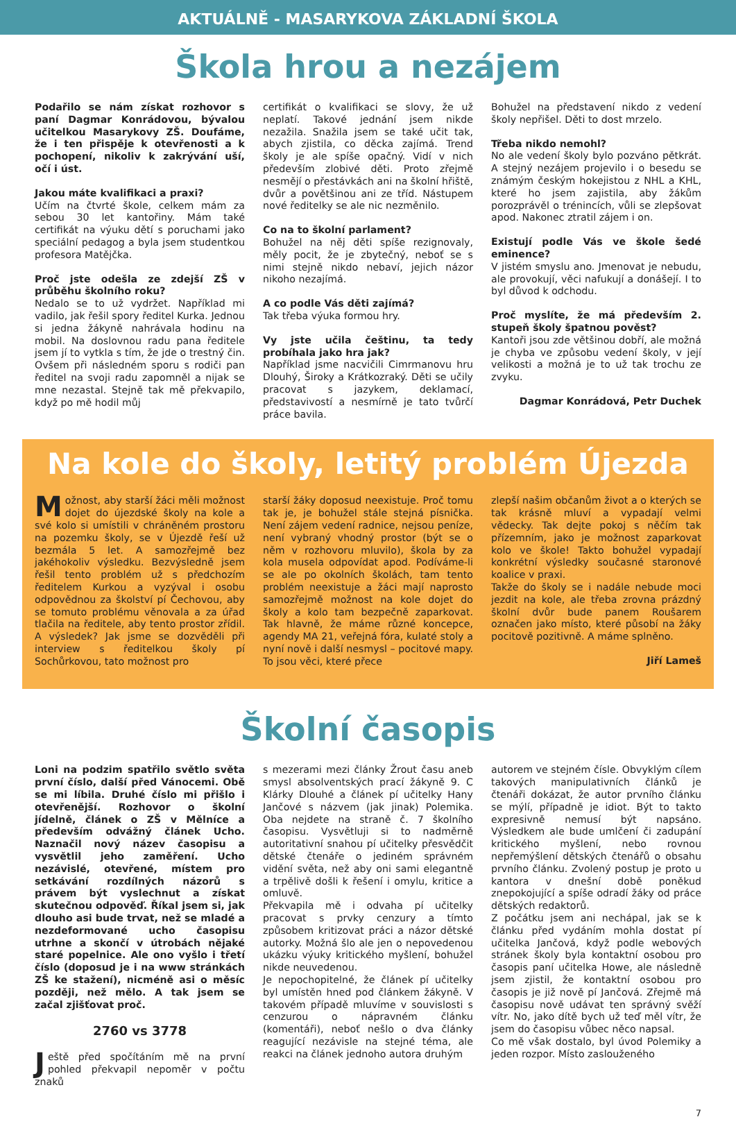AKTUÁLNĚ - MASARYKOVA ZÁKLADNÍ ŠKOLA
Škola hrou a nezájem
Podařilo se nám získat rozhovor s paní Dagmar Konrádovou, bývalou učitelkou Masarykovy ZŠ. Doufáme, že i ten přispěje k otevřenosti a k pochopení, nikoliv k zakrývání uší, očí i úst.
Jakou máte kvalifikaci a praxi?
Učím na čtvrté škole, celkem mám za sebou 30 let kantořiny. Mám také certifikát na výuku dětí s poruchami jako speciální pedagog a byla jsem studentkou profesora Matějčka.
Proč jste odešla ze zdejší ZŠ v průběhu školního roku?
Nedalo se to už vydržet. Například mi vadilo, jak řešil spory ředitel Kurka. Jednou si jedna žákyně nahrávala hodinu na mobil. Na doslovnou radu pana ředitele jsem jí to vytkla s tím, že jde o trestný čin. Ovšem při následném sporu s rodiči pan ředitel na svoji radu zapomněl a nijak se mne nezastal. Stejně tak mě překvapilo, když po mě hodil můj
certifikát o kvalifikaci se slovy, že už neplatí. Takové jednání jsem nikde nezažila. Snažila jsem se také učit tak, abych zjistila, co děcka zajímá. Trend školy je ale spíše opačný. Vidí v nich především zlobivé děti. Proto zřejmě nesmějí o přestávkách ani na školní hřiště, dvůr a povětšinou ani ze tříd. Nástupem nové ředitelky se ale nic nezměnilo.
Co na to školní parlament?
Bohužel na něj děti spíše rezignovaly, měly pocit, že je zbytečný, neboť se s nimi stejně nikdo nebaví, jejich názor nikoho nezajímá.
A co podle Vás děti zajímá?
Tak třeba výuka formou hry.
Vy jste učila češtinu, ta tedy probíhala jako hra jak?
Například jsme nacvičili Cimrmanovu hru Dlouhý, Široky a Krátkozraký. Děti se učily pracovat s jazykem, deklamací, představivostí a nesmírně je tato tvůrčí práce bavila.
Bohužel na představení nikdo z vedení školy nepřišel. Děti to dost mrzelo.
Třeba nikdo nemohl?
No ale vedení školy bylo pozváno pětkrát. A stejný nezájem projevilo i o besedu se známým českým hokejistou z NHL a KHL, které ho jsem zajistila, aby žákům porozprávěl o trénincích, vůli se zlepšovat apod. Nakonec ztratil zájem i on.
Existují podle Vás ve škole šedé eminence?
V jistém smyslu ano. Jmenovat je nebudu, ale provokují, věci nafukují a donášejí. I to byl důvod k odchodu.
Proč myslíte, že má především 2. stupeň školy špatnou pověst?
Kantoři jsou zde většinou dobří, ale možná je chyba ve způsobu vedení školy, v její velikosti a možná je to už tak trochu ze zvyku.
Dagmar Konrádová, Petr Duchek
Na kole do školy, letitý problém Újezda
Možnost, aby starší žáci měli možnost dojet do újezdské školy na kole a své kolo si umístili v chráněném prostoru na pozemku školy, se v Újezdě řeší už bezmála 5 let. A samozřejmě bez jakéhokoliv výsledku. Bezvýsledně jsem řešil tento problém už s předchozím ředitelem Kurkou a vyzýval i osobu odpovědnou za školství pí Čechovou, aby se tomuto problému věnovala a za úřad tlačila na ředitele, aby tento prostor zřídil. A výsledek? Jak jsme se dozvěděli při interview s ředitelkou školy pí Sochůrkovou, tato možnost pro
starší žáky doposud neexistuje. Proč tomu tak je, je bohužel stále stejná písnička. Není zájem vedení radnice, nejsou peníze, není vybraný vhodný prostor (být se o něm v rozhovoru mluvilo), škola by za kola musela odpovídat apod. Podíváme-li se ale po okolních školách, tam tento problém neexistuje a žáci mají naprosto samozřejmě možnost na kole dojet do školy a kolo tam bezpečně zaparkovat. Tak hlavně, že máme různé koncepce, agendy MA 21, veřejná fóra, kulaté stoly a nyní nově i další nesmysl – pocitové mapy. To jsou věci, které přece
zlepší našim občanům život a o kterých se tak krásně mluví a vypadají velmi vědecky. Tak dejte pokoj s něčím tak přízemním, jako je možnost zaparkovat kolo ve škole! Takto bohužel vypadají konkrétní výsledky současné staronové koalice v praxi.
Takže do školy se i nadále nebude moci jezdit na kole, ale třeba zrovna prázdný školní dvůr bude panem Roušarem označen jako místo, které působí na žáky pocitově pozitivně. A máme splněno.
Jiří Lameš
Školní časopis
Loni na podzim spatřilo světlo světa první číslo, další před Vánocemi. Obě se mi líbila. Druhé číslo mi přišlo i otevřenější. Rozhovor o školní jídelně, článek o ZŠ v Mělníce a především odvážný článek Ucho. Naznačil nový název časopisu a vysvětlil jeho zaměření. Ucho nezávislé, otevřené, místem pro setkávání rozdílných názorů s právem být vyslechnut a získat skutečnou odpověď. Říkal jsem si, jak dlouho asi bude trvat, než se mladé a nezdeformované ucho časopisu utrhne a skončí v útrobách nějaké staré popelnice. Ale ono vyšlo i třetí číslo (doposud je i na www stránkách ZŠ ke stažení), nicméně asi o měsíc později, než mělo. A tak jsem se začal zjišťovat proč.
2760 vs 3778
Ještě před spočítáním mě na první pohled překvapil nepoměr v počtu znaků
s mezerami mezi články Žrout času aneb smysl absolventských prací žákyně 9. C Klárky Dlouhé a článek pí učitelky Hany Jančové s názvem (jak jinak) Polemika. Oba nejdete na straně č. 7 školního časopisu. Vysvětluji si to nadměrně autoritativní snahou pí učitelky přesvědčit dětské čtenáře o jediném správném vidění světa, než aby oni sami elegantně a trpělivě došli k řešení i omylu, kritice a omluvě.
Překvapila mě i odvaha pí učitelky pracovat s prvky cenzury a tímto způsobem kritizovat práci a názor dětské autorky. Možná šlo ale jen o nepovedenou ukázku výuky kritického myšlení, bohužel nikde neuvedenou.
Je nepochopitelné, že článek pí učitelky byl umístěn hned pod článkem žákyně. V takovém případě mluvíme v souvislosti s cenzurou o nápravném článku (komentáři), neboť nešlo o dva články reagující nezávisle na stejné téma, ale reakci na článek jednoho autora druhým
autorem ve stejném čísle. Obvyklým cílem takových manipulativních článků je čtenáři dokázat, že autor prvního článku se mýlí, případně je idiot. Být to takto expresivně nemusí být napsáno. Výsledkem ale bude umlčení či zadupání kritického myšlení, nebo rovnou nepřemýšlení dětských čtenářů o obsahu prvního článku. Zvolený postup je proto u kantora v dnešní době poněkud znepokojující a spíše odradí žáky od práce dětských redaktorů.
Z počátku jsem ani nechápal, jak se k článku před vydáním mohla dostat pí učitelka Jančová, když podle webových stránek školy byla kontaktní osobou pro časopis paní učitelka Howe, ale následně jsem zjistil, že kontaktní osobou pro časopis je již nově pí Jančová. Zřejmě má časopisu nově udávat ten správný svěží vítr. No, jako dítě bych už teď měl vítr, že jsem do časopisu vůbec něco napsal.
Co mě však dostalo, byl úvod Polemiky a jeden rozpor. Místo zaslouženého
7